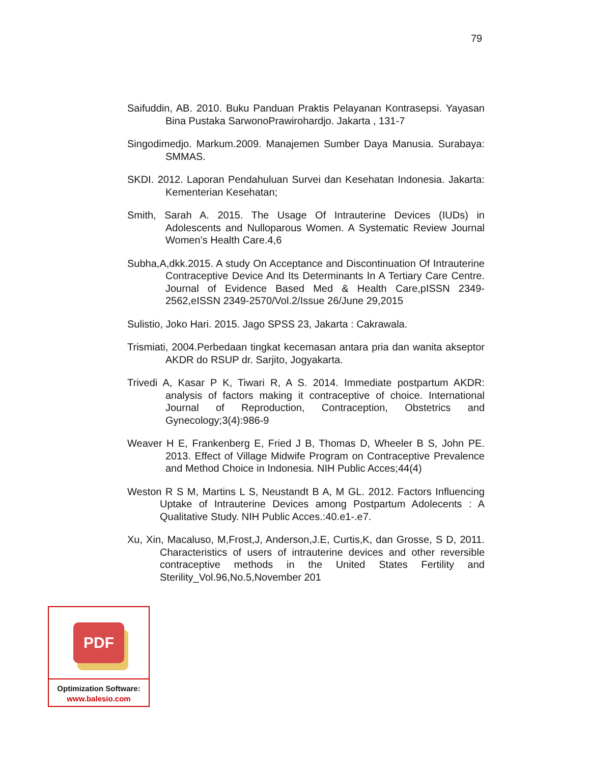79
Saifuddin, AB. 2010. Buku Panduan Praktis Pelayanan Kontrasepsi. Yayasan Bina Pustaka SarwonoPrawirohardjo. Jakarta , 131-7
Singodimedjo. Markum.2009. Manajemen Sumber Daya Manusia. Surabaya: SMMAS.
SKDI. 2012. Laporan Pendahuluan Survei dan Kesehatan Indonesia. Jakarta: Kementerian Kesehatan;
Smith, Sarah A. 2015. The Usage Of Intrauterine Devices (IUDs) in Adolescents and Nulloparous Women. A Systematic Review Journal Women’s Health Care.4,6
Subha,A,dkk.2015. A study On Acceptance and Discontinuation Of Intrauterine Contraceptive Device And Its Determinants In A Tertiary Care Centre. Journal of Evidence Based Med & Health Care,pISSN 2349-2562,eISSN 2349-2570/Vol.2/Issue 26/June 29,2015
Sulistio, Joko Hari. 2015. Jago SPSS 23, Jakarta : Cakrawala.
Trismiati, 2004.Perbedaan tingkat kecemasan antara pria dan wanita akseptor AKDR do RSUP dr. Sarjito, Jogyakarta.
Trivedi A, Kasar P K, Tiwari R, A S. 2014. Immediate postpartum AKDR: analysis of factors making it contraceptive of choice. International Journal of Reproduction, Contraception, Obstetrics and Gynecology;3(4):986-9
Weaver H E, Frankenberg E, Fried J B, Thomas D, Wheeler B S, John PE. 2013. Effect of Village Midwife Program on Contraceptive Prevalence and Method Choice in Indonesia. NIH Public Acces;44(4)
Weston R S M, Martins L S, Neustandt B A, M GL. 2012. Factors Influencing Uptake of Intrauterine Devices among Postpartum Adolecents : A Qualitative Study. NIH Public Acces.:40.e1-.e7.
Xu, Xin, Macaluso, M,Frost,J, Anderson,J.E, Curtis,K, dan Grosse, S D, 2011. Characteristics of users of intrauterine devices and other reversible contraceptive methods in the United States Fertility and Sterility_Vol.96,No.5,November 201
PDF
Optimization Software:
www.balesio.com